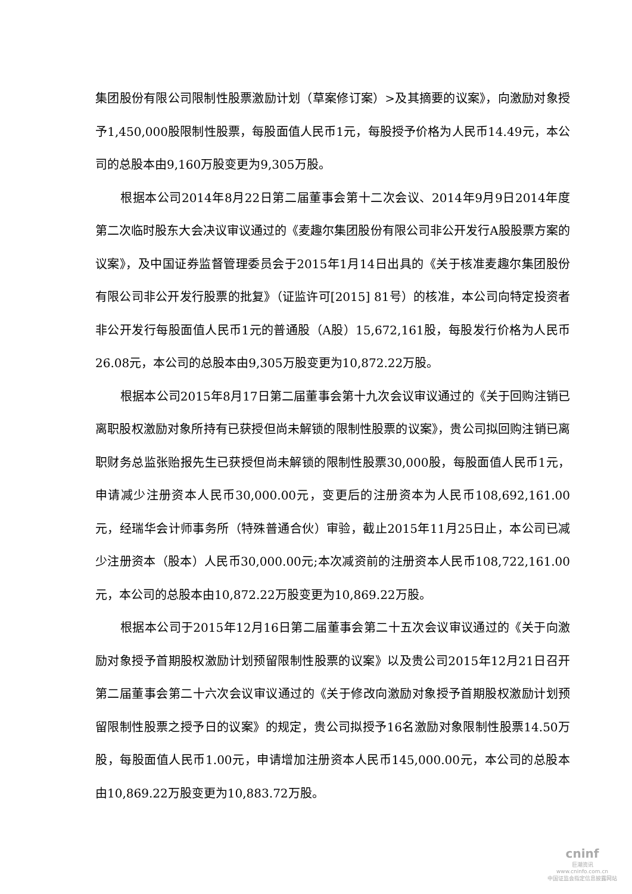集团股份有限公司限制性股票激励计划（草案修订案）>及其摘要的议案》，向激励对象授予1,450,000股限制性股票，每股面值人民币1元，每股授予价格为人民币14.49元，本公司的总股本由9,160万股变更为9,305万股。
根据本公司2014年8月22日第二届董事会第十二次会议、2014年9月9日2014年度第二次临时股东大会决议审议通过的《麦趣尔集团股份有限公司非公开发行A股股票方案的议案》，及中国证券监督管理委员会于2015年1月14日出具的《关于核准麦趣尔集团股份有限公司非公开发行股票的批复》（证监许可[2015] 81号）的核准，本公司向特定投资者非公开发行每股面值人民币1元的普通股（A股）15,672,161股，每股发行价格为人民币26.08元，本公司的总股本由9,305万股变更为10,872.22万股。
根据本公司2015年8月17日第二届董事会第十九次会议审议通过的《关于回购注销已离职股权激励对象所持有已获授但尚未解锁的限制性股票的议案》，贵公司拟回购注销已离职财务总监张贻报先生已获授但尚未解锁的限制性股票30,000股，每股面值人民币1元，申请减少注册资本人民币30,000.00元，变更后的注册资本为人民币108,692,161.00元，经瑞华会计师事务所（特殊普通合伙）审验，截止2015年11月25日止，本公司已减少注册资本（股本）人民币30,000.00元;本次减资前的注册资本人民币108,722,161.00元，本公司的总股本由10,872.22万股变更为10,869.22万股。
根据本公司于2015年12月16日第二届董事会第二十五次会议审议通过的《关于向激励对象授予首期股权激励计划预留限制性股票的议案》以及贵公司2015年12月21日召开第二届董事会第二十六次会议审议通过的《关于修改向激励对象授予首期股权激励计划预留限制性股票之授予日的议案》的规定，贵公司拟授予16名激励对象限制性股票14.50万股，每股面值人民币1.00元，申请增加注册资本人民币145,000.00元，本公司的总股本由10,869.22万股变更为10,883.72万股。
cninf
巨潮资讯
www.cninfo.com.cn
中国证监会指定信息披露网站